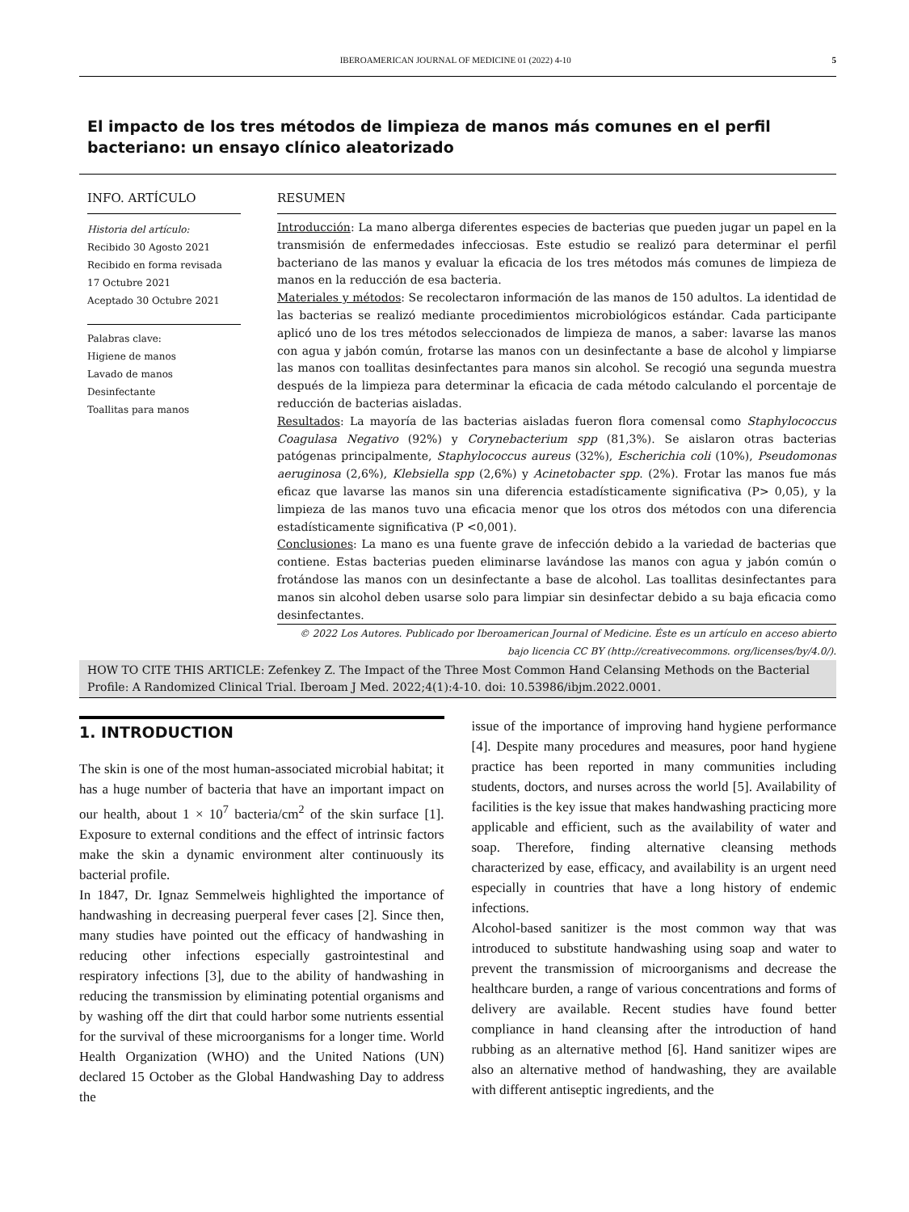IBEROAMERICAN JOURNAL OF MEDICINE 01 (2022) 4-10 5
El impacto de los tres métodos de limpieza de manos más comunes en el perfil bacteriano: un ensayo clínico aleatorizado
INFO. ARTÍCULO
Historia del artículo:
Recibido 30 Agosto 2021
Recibido en forma revisada
17 Octubre 2021
Aceptado 30 Octubre 2021
Palabras clave:
Higiene de manos
Lavado de manos
Desinfectante
Toallitas para manos
RESUMEN
Introducción: La mano alberga diferentes especies de bacterias que pueden jugar un papel en la transmisión de enfermedades infecciosas. Este estudio se realizó para determinar el perfil bacteriano de las manos y evaluar la eficacia de los tres métodos más comunes de limpieza de manos en la reducción de esa bacteria.
Materiales y métodos: Se recolectaron información de las manos de 150 adultos. La identidad de las bacterias se realizó mediante procedimientos microbiológicos estándar. Cada participante aplicó uno de los tres métodos seleccionados de limpieza de manos, a saber: lavarse las manos con agua y jabón común, frotarse las manos con un desinfectante a base de alcohol y limpiarse las manos con toallitas desinfectantes para manos sin alcohol. Se recogió una segunda muestra después de la limpieza para determinar la eficacia de cada método calculando el porcentaje de reducción de bacterias aisladas.
Resultados: La mayoría de las bacterias aisladas fueron flora comensal como Staphylococcus Coagulasa Negativo (92%) y Corynebacterium spp (81,3%). Se aislaron otras bacterias patógenas principalmente, Staphylococcus aureus (32%), Escherichia coli (10%), Pseudomonas aeruginosa (2,6%), Klebsiella spp (2,6%) y Acinetobacter spp. (2%). Frotar las manos fue más eficaz que lavarse las manos sin una diferencia estadísticamente significativa (P> 0,05), y la limpieza de las manos tuvo una eficacia menor que los otros dos métodos con una diferencia estadísticamente significativa (P <0,001).
Conclusiones: La mano es una fuente grave de infección debido a la variedad de bacterias que contiene. Estas bacterias pueden eliminarse lavándose las manos con agua y jabón común o frotándose las manos con un desinfectante a base de alcohol. Las toallitas desinfectantes para manos sin alcohol deben usarse solo para limpiar sin desinfectar debido a su baja eficacia como desinfectantes.
© 2022 Los Autores. Publicado por Iberoamerican Journal of Medicine. Éste es un artículo en acceso abierto bajo licencia CC BY (http://creativecommons. org/licenses/by/4.0/).
HOW TO CITE THIS ARTICLE: Zefenkey Z. The Impact of the Three Most Common Hand Celansing Methods on the Bacterial Profile: A Randomized Clinical Trial. Iberoam J Med. 2022;4(1):4-10. doi: 10.53986/ibjm.2022.0001.
1. INTRODUCTION
The skin is one of the most human-associated microbial habitat; it has a huge number of bacteria that have an important impact on our health, about 1 × 10<sup>7</sup> bacteria/cm<sup>2</sup> of the skin surface [1]. Exposure to external conditions and the effect of intrinsic factors make the skin a dynamic environment alter continuously its bacterial profile.
In 1847, Dr. Ignaz Semmelweis highlighted the importance of handwashing in decreasing puerperal fever cases [2]. Since then, many studies have pointed out the efficacy of handwashing in reducing other infections especially gastrointestinal and respiratory infections [3], due to the ability of handwashing in reducing the transmission by eliminating potential organisms and by washing off the dirt that could harbor some nutrients essential for the survival of these microorganisms for a longer time. World Health Organization (WHO) and the United Nations (UN) declared 15 October as the Global Handwashing Day to address the
issue of the importance of improving hand hygiene performance [4]. Despite many procedures and measures, poor hand hygiene practice has been reported in many communities including students, doctors, and nurses across the world [5]. Availability of facilities is the key issue that makes handwashing practicing more applicable and efficient, such as the availability of water and soap. Therefore, finding alternative cleansing methods characterized by ease, efficacy, and availability is an urgent need especially in countries that have a long history of endemic infections.
Alcohol-based sanitizer is the most common way that was introduced to substitute handwashing using soap and water to prevent the transmission of microorganisms and decrease the healthcare burden, a range of various concentrations and forms of delivery are available. Recent studies have found better compliance in hand cleansing after the introduction of hand rubbing as an alternative method [6]. Hand sanitizer wipes are also an alternative method of handwashing, they are available with different antiseptic ingredients, and the